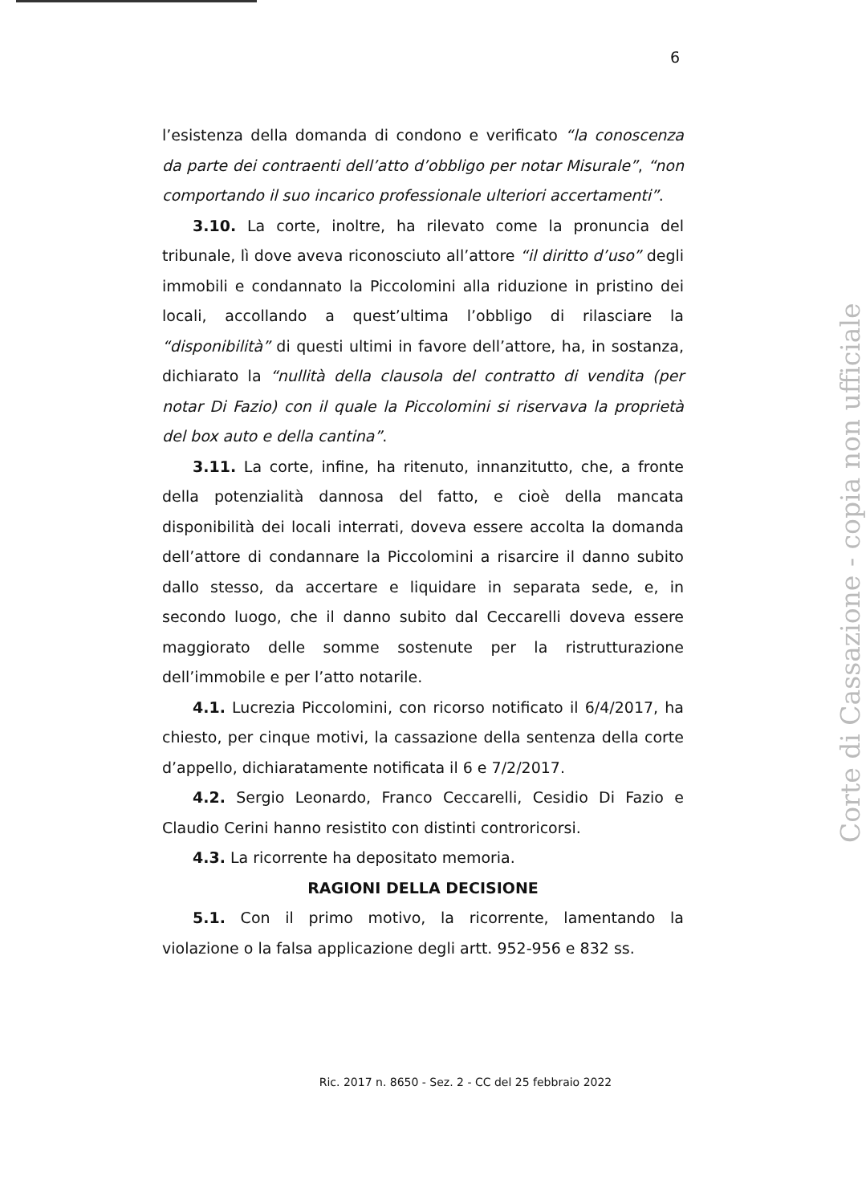6
l’esistenza della domanda di condono e verificato “la conoscenza da parte dei contraenti dell’atto d’obbligo per notar Misurale”, “non comportando il suo incarico professionale ulteriori accertamenti”.
3.10. La corte, inoltre, ha rilevato come la pronuncia del tribunale, lì dove aveva riconosciuto all’attore “il diritto d’uso” degli immobili e condannato la Piccolomini alla riduzione in pristino dei locali, accollando a quest’ultima l’obbligo di rilasciare la “disponibilità” di questi ultimi in favore dell’attore, ha, in sostanza, dichiarato la “nullità della clausola del contratto di vendita (per notar Di Fazio) con il quale la Piccolomini si riservava la proprietà del box auto e della cantina”.
3.11. La corte, infine, ha ritenuto, innanzitutto, che, a fronte della potenzialità dannosa del fatto, e cioè della mancata disponibilità dei locali interrati, doveva essere accolta la domanda dell’attore di condannare la Piccolomini a risarcire il danno subito dallo stesso, da accertare e liquidare in separata sede, e, in secondo luogo, che il danno subito dal Ceccarelli doveva essere maggiorato delle somme sostenute per la ristrutturazione dell’immobile e per l’atto notarile.
4.1. Lucrezia Piccolomini, con ricorso notificato il 6/4/2017, ha chiesto, per cinque motivi, la cassazione della sentenza della corte d’appello, dichiaratamente notificata il 6 e 7/2/2017.
4.2. Sergio Leonardo, Franco Ceccarelli, Cesidio Di Fazio e Claudio Cerini hanno resistito con distinti controricorsi.
4.3. La ricorrente ha depositato memoria.
RAGIONI DELLA DECISIONE
5.1. Con il primo motivo, la ricorrente, lamentando la violazione o la falsa applicazione degli artt. 952-956 e 832 ss.
Ric. 2017 n. 8650 - Sez. 2 - CC del 25 febbraio 2022
Corte di Cassazione - copia non ufficiale